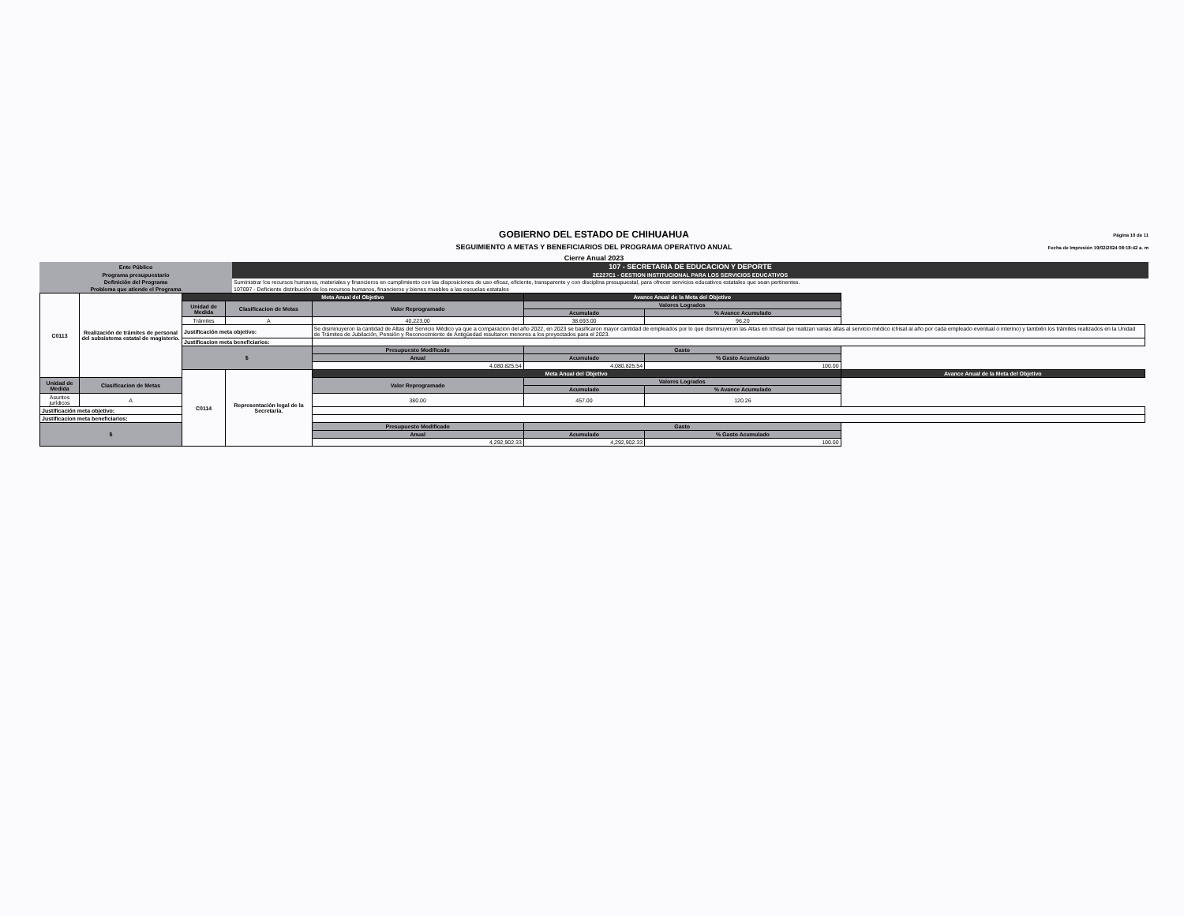GOBIERNO DEL ESTADO DE CHIHUAHUA
SEGUIMIENTO A METAS Y BENEFICIARIOS DEL PROGRAMA OPERATIVO ANUAL
Cierre Anual 2023
Página 10 de 11
Fecha de Impresión 19/02/2024 08:18:42 a. m
| Ente Público | 107 - SECRETARIA DE EDUCACION Y DEPORTE |
| Programa presupuestario | 2E227C1 - GESTION INSTITUCIONAL PARA LOS SERVICIOS EDUCATIVOS |
| Definición del Programa | Suministrar los recursos humanos, materiales y financieros en cumplimiento con las disposiciones de uso eficaz, eficiente, transparente y con disciplina presupuestal, para ofrecer servicios educativos estatales que sean pertinentes. |
| Problema que atiende el Programa | 107097 - Deficiente distribución de los recursos humanos, financieros y bienes muebles a las escuelas estatales |
| C0113 | Realización de trámites de personal del subsistema estatal de magisterio. | Meta Anual del Objetivo | | | Avance Anual de la Meta del Objetivo | | | |
| | | Unidad de Medida | Clasificacion de Metas | Valor Reprogramado | Valores Logrados | | | |
| | | | | | Acumulado | % Avance Acumulado | | |
| | | Trámites | A | 40,223.00 | 38,693.00 | 96.20 | | |
| | | Justificación meta objetivo: | | Se disminuyeron la cantidad de Altas del Servicio Médico ya que a comparacion del año 2022, en 2023 se basificaron mayor cantidad de empleados por lo que disminuyeron las Altas en Ichisal (se realizan varias altas al servicio médico ichisal al año por cada empleado eventual o interino) y también los trámites realizados en la Unidad de Trámites de Jubilación, Pensión y Reconocimiento de Antigüedad resultaron menores a los proyectados para el 2023. | | | | |
| | | Justificacion meta beneficiarios: | | | | | | |
| | | $ | | Presupuesto Modificado | Gasto | | | |
| | | | | Anual | Acumulado | % Gasto Acumulado | | |
| | | | | 4,080,825.54 | 4,080,825.54 | 100.00 | | |
| | | C0114 | Representación legal de la Secretaría. | Meta Anual del Objetivo | | | Avance Anual de la Meta del Objetivo | |
| Unidad de Medida | Clasificacion de Metas | | | Valor Reprogramado | Valores Logrados | | | |
| | | | | | Acumulado | % Avance Acumulado | | |
| Asuntos jurídicos | A | | | 380.00 | 457.00 | 120.26 | | |
| Justificación meta objetivo: | | | | | | | | |
| Justificacion meta beneficiarios: | | | | | | | | |
| $ | | | | Presupuesto Modificado | Gasto | | | |
| | | | | Anual | Acumulado | % Gasto Acumulado | | |
| | | | | 4,292,902.33 | 4,292,902.33 | 100.00 | | |